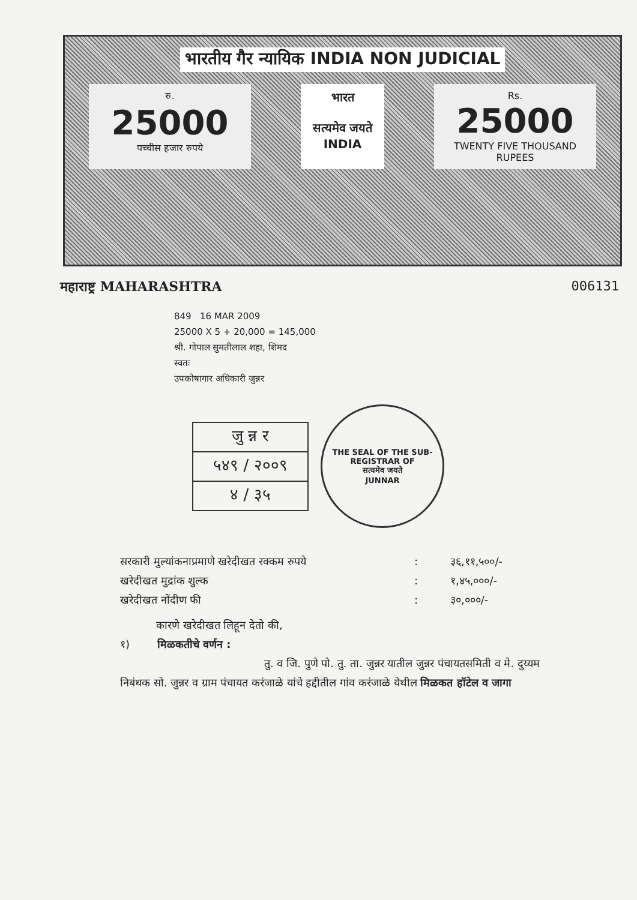भारतीय गैर न्यायिक INDIA NON JUDICIAL
रु.
25000
पच्चीस हजार रुपये
भारत
सत्यमेव जयते
INDIA
Rs.
25000
TWENTY FIVE THOUSAND RUPEES
महाराष्ट्र MAHARASHTRA 006131
849 16 MAR 2009
25000 X 5 + 20,000 = 145,000
श्री. गोपाल सुमतीलाल शहा, शिमद
स्वतः
उपकोषागार अधिकारी जुन्नर
जु न्न र
५४९ / २००९
४ / ३५
THE SEAL OF THE SUB-REGISTRAR OF
सत्यमेव जयते
JUNNAR
सरकारी मुल्यांकनाप्रमाणे खरेदीखत रक्कम रुपये: ३६,११,५००/-
खरेदीखत मुद्रांक शुल्क: १,४५,०००/-
खरेदीखत नोंदीण फी: ३०,०००/-
कारणे खरेदीखत लिहून देतो की,
१) मिळकतीचे वर्णन :
तु. व जि. पुणे पो. तु. ता. जुन्नर यातील जुन्नर पंचायतसमिती व मे. दुय्यम निबंधक सो. जुन्नर व ग्राम पंचायत करंजाळे यांचे हद्दीतील गांव करंजाळे येथील मिळकत हॉटेल व जागा